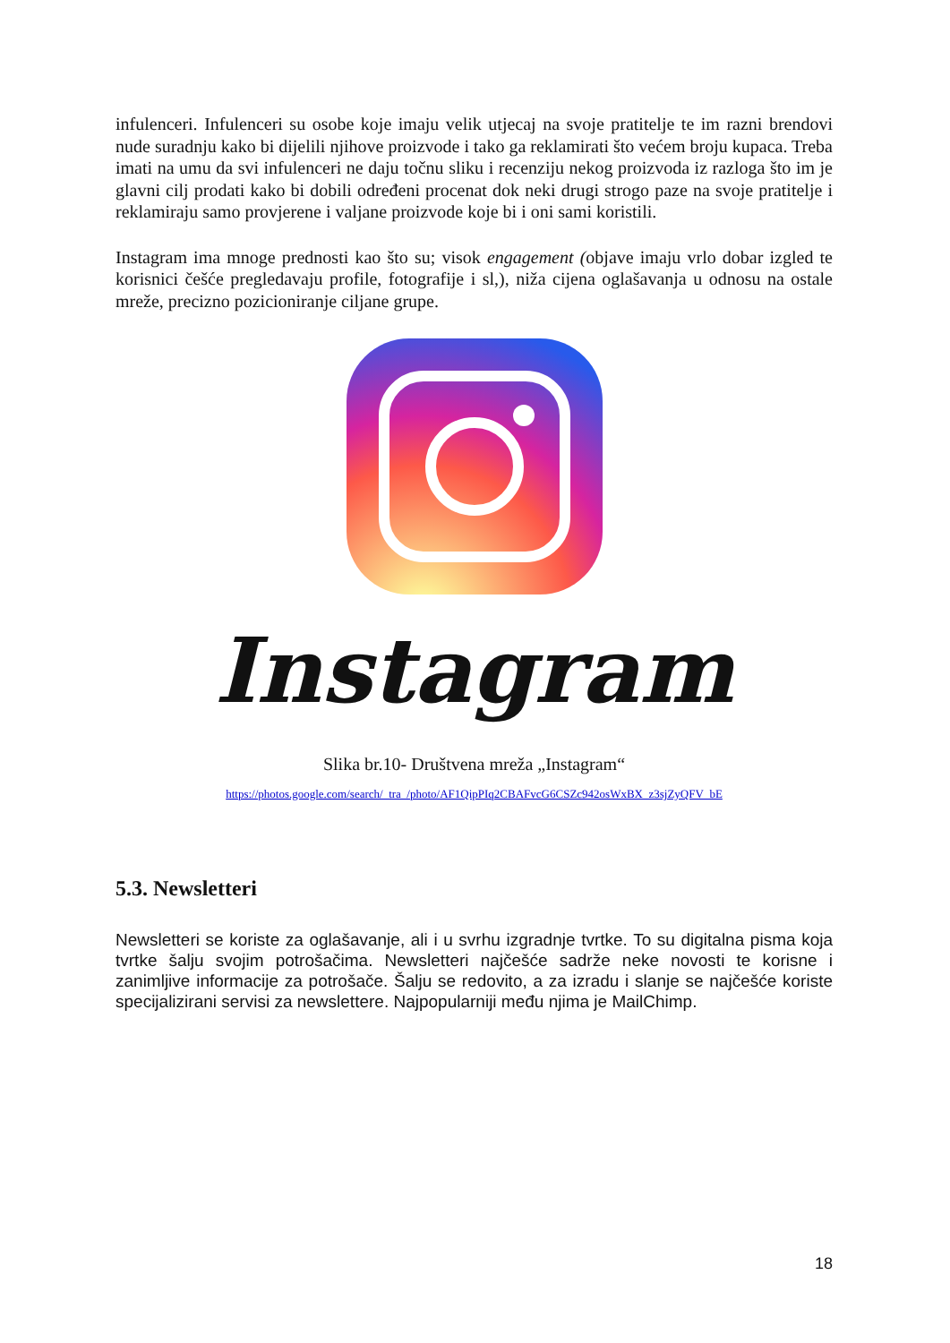infulenceri. Infulenceri su osobe koje imaju velik utjecaj na svoje pratitelje te im razni brendovi nude suradnju kako bi dijelili njihove proizvode i tako ga reklamirati što većem broju kupaca. Treba imati na umu da svi infulenceri ne daju točnu sliku i recenziju nekog proizvoda iz razloga što im je glavni cilj prodati kako bi dobili određeni procenat dok neki drugi strogo paze na svoje pratitelje i reklamiraju samo provjerene i valjane proizvode koje bi i oni sami koristili.
Instagram ima mnoge prednosti kao što su; visok engagement (objave imaju vrlo dobar izgled te korisnici češće pregledavaju profile, fotografije i sl,), niža cijena oglašavanja u odnosu na ostale mreže, precizno pozicioniranje ciljane grupe.
Instagram
Slika br.10- Društvena mreža „Instagram“
https://photos.google.com/search/_tra_/photo/AF1QipPIq2CBAFvcG6CSZc942osWxBX_z3sjZyQFV_bE
5.3. Newsletteri
Newsletteri se koriste za oglašavanje, ali i u svrhu izgradnje tvrtke. To su digitalna pisma koja tvrtke šalju svojim potrošačima. Newsletteri najčešće sadrže neke novosti te korisne i zanimljive informacije za potrošače. Šalju se redovito, a za izradu i slanje se najčešće koriste specijalizirani servisi za newslettere. Najpopularniji među njima je MailChimp.
18